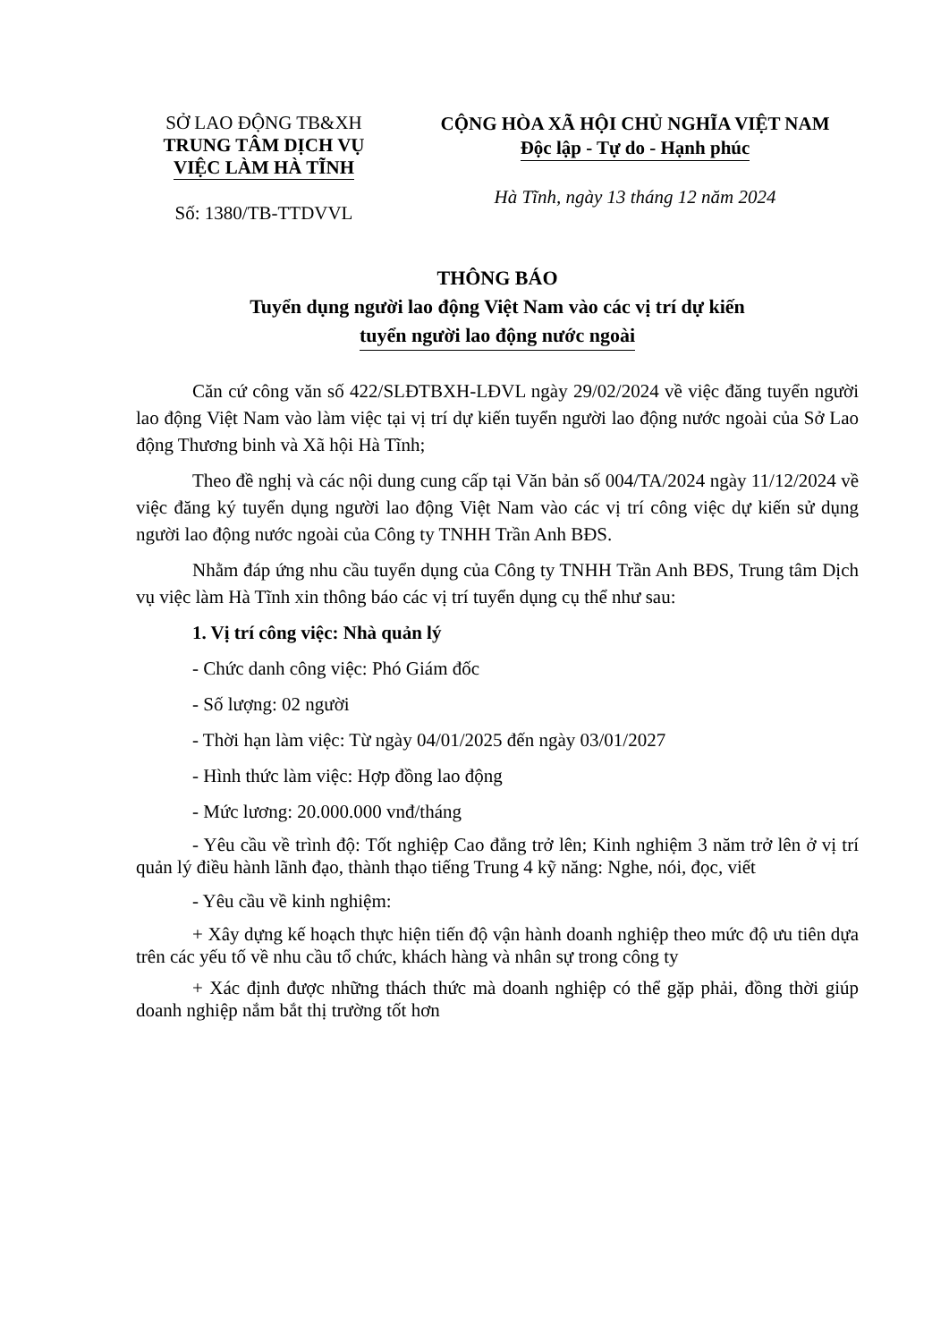SỞ LAO ĐỘNG TB&XH
TRUNG TÂM DỊCH VỤ
VIỆC LÀM HÀ TĨNH
Số: 1380/TB-TTDVVL
CỘNG HÒA XÃ HỘI CHỦ NGHĨA VIỆT NAM
Độc lập - Tự do - Hạnh phúc
Hà Tĩnh, ngày 13 tháng 12 năm 2024
THÔNG BÁO
Tuyển dụng người lao động Việt Nam vào các vị trí dự kiến
tuyển người lao động nước ngoài
Căn cứ công văn số 422/SLĐTBXH-LĐVL ngày 29/02/2024 về việc đăng tuyển người lao động Việt Nam vào làm việc tại vị trí dự kiến tuyển người lao động nước ngoài của Sở Lao động Thương binh và Xã hội Hà Tĩnh;
Theo đề nghị và các nội dung cung cấp tại Văn bản số 004/TA/2024 ngày 11/12/2024 về việc đăng ký tuyển dụng người lao động Việt Nam vào các vị trí công việc dự kiến sử dụng người lao động nước ngoài của Công ty TNHH Trần Anh BĐS.
Nhằm đáp ứng nhu cầu tuyển dụng của Công ty TNHH Trần Anh BĐS, Trung tâm Dịch vụ việc làm Hà Tĩnh xin thông báo các vị trí tuyển dụng cụ thể như sau:
1. Vị trí công việc: Nhà quản lý
- Chức danh công việc: Phó Giám đốc
- Số lượng: 02 người
- Thời hạn làm việc: Từ ngày 04/01/2025 đến ngày 03/01/2027
- Hình thức làm việc: Hợp đồng lao động
- Mức lương: 20.000.000 vnđ/tháng
- Yêu cầu về trình độ: Tốt nghiệp Cao đẳng trở lên; Kinh nghiệm 3 năm trở lên ở vị trí quản lý điều hành lãnh đạo, thành thạo tiếng Trung 4 kỹ năng: Nghe, nói, đọc, viết
- Yêu cầu về kinh nghiệm:
+ Xây dựng kế hoạch thực hiện tiến độ vận hành doanh nghiệp theo mức độ ưu tiên dựa trên các yếu tố về nhu cầu tổ chức, khách hàng và nhân sự trong công ty
+ Xác định được những thách thức mà doanh nghiệp có thể gặp phải, đồng thời giúp doanh nghiệp nắm bắt thị trường tốt hơn